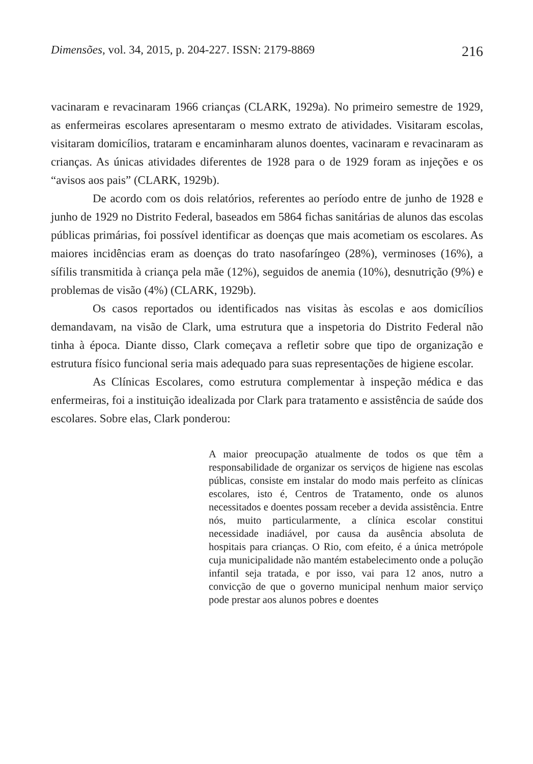Dimensões, vol. 34, 2015, p. 204-227. ISSN: 2179-8869 216
vacinaram e revacinaram 1966 crianças (CLARK, 1929a). No primeiro semestre de 1929, as enfermeiras escolares apresentaram o mesmo extrato de atividades. Visitaram escolas, visitaram domicílios, trataram e encaminharam alunos doentes, vacinaram e revacinaram as crianças. As únicas atividades diferentes de 1928 para o de 1929 foram as injeções e os “avisos aos pais” (CLARK, 1929b).
De acordo com os dois relatórios, referentes ao período entre de junho de 1928 e junho de 1929 no Distrito Federal, baseados em 5864 fichas sanitárias de alunos das escolas públicas primárias, foi possível identificar as doenças que mais acometiam os escolares. As maiores incidências eram as doenças do trato nasofaríngeo (28%), verminoses (16%), a sífilis transmitida à criança pela mãe (12%), seguidos de anemia (10%), desnutrição (9%) e problemas de visão (4%) (CLARK, 1929b).
Os casos reportados ou identificados nas visitas às escolas e aos domicílios demandavam, na visão de Clark, uma estrutura que a inspetoria do Distrito Federal não tinha à época. Diante disso, Clark começava a refletir sobre que tipo de organização e estrutura físico funcional seria mais adequado para suas representações de higiene escolar.
As Clínicas Escolares, como estrutura complementar à inspeção médica e das enfermeiras, foi a instituição idealizada por Clark para tratamento e assistência de saúde dos escolares. Sobre elas, Clark ponderou:
A maior preocupação atualmente de todos os que têm a responsabilidade de organizar os serviços de higiene nas escolas públicas, consiste em instalar do modo mais perfeito as clínicas escolares, isto é, Centros de Tratamento, onde os alunos necessitados e doentes possam receber a devida assistência. Entre nós, muito particularmente, a clínica escolar constitui necessidade inadiável, por causa da ausência absoluta de hospitais para crianças. O Rio, com efeito, é a única metrópole cuja municipalidade não mantém estabelecimento onde a polução infantil seja tratada, e por isso, vai para 12 anos, nutro a convicção de que o governo municipal nenhum maior serviço pode prestar aos alunos pobres e doentes